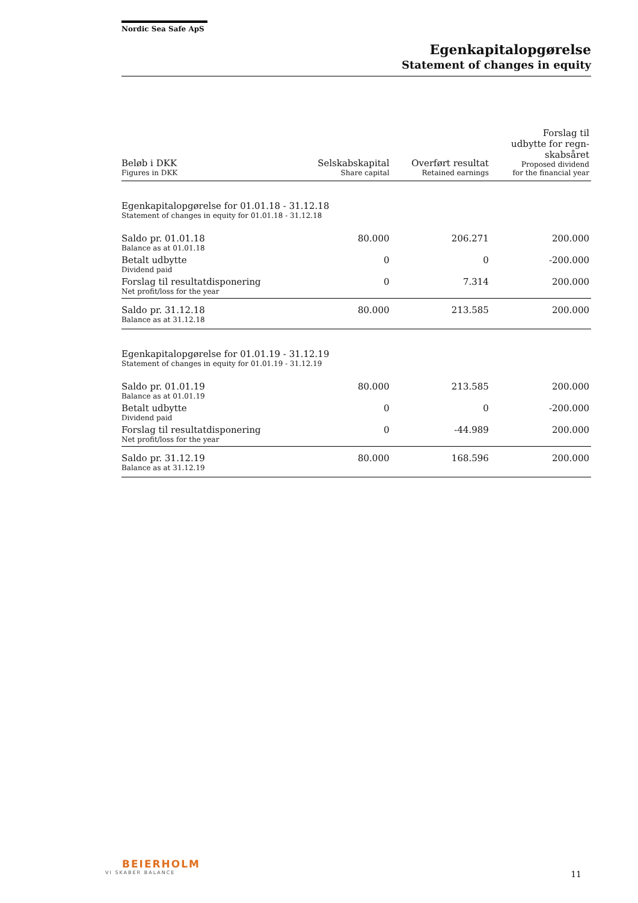Nordic Sea Safe ApS
Egenkapitalopgørelse
Statement of changes in equity
| Beløb i DKK Figures in DKK | Selskabskapital Share capital | Overført resultat Retained earnings | Forslag til udbytte for regn- skabsåret Proposed dividend for the financial year |
| --- | --- | --- | --- |
| Egenkapitalopgørelse for 01.01.18 - 31.12.18 Statement of changes in equity for 01.01.18 - 31.12.18 | | | |
| Saldo pr. 01.01.18 Balance as at 01.01.18 | 80.000 | 206.271 | 200.000 |
| Betalt udbytte Dividend paid | 0 | 0 | -200.000 |
| Forslag til resultatdisponering Net profit/loss for the year | 0 | 7.314 | 200.000 |
| Saldo pr. 31.12.18 Balance as at 31.12.18 | 80.000 | 213.585 | 200.000 |
| Egenkapitalopgørelse for 01.01.19 - 31.12.19 Statement of changes in equity for 01.01.19 - 31.12.19 | | | |
| Saldo pr. 01.01.19 Balance as at 01.01.19 | 80.000 | 213.585 | 200.000 |
| Betalt udbytte Dividend paid | 0 | 0 | -200.000 |
| Forslag til resultatdisponering Net profit/loss for the year | 0 | -44.989 | 200.000 |
| Saldo pr. 31.12.19 Balance as at 31.12.19 | 80.000 | 168.596 | 200.000 |
BEIERHOLM
VI SKABER BALANCE
11